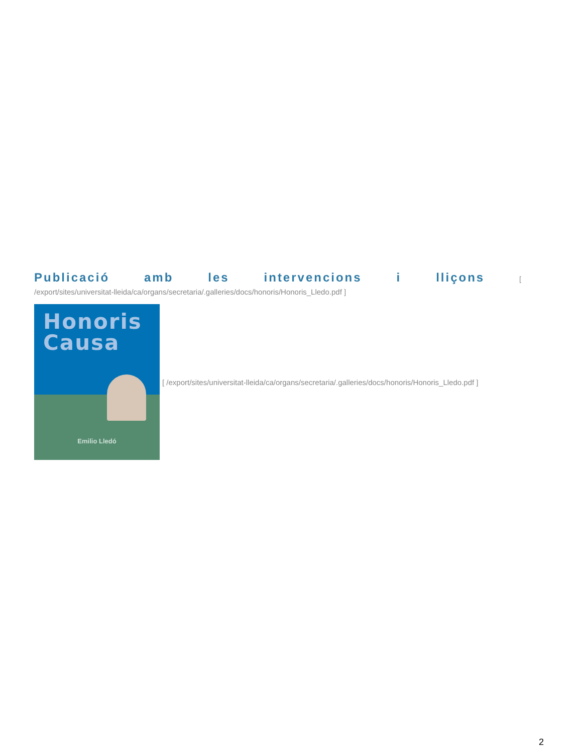Publicació amb les intervencions i lliçons [
/export/sites/universitat-lleida/ca/organs/secretaria/.galleries/docs/honoris/Honoris_Lledo.pdf ]
Honoris
Causa
Emilio Lledó
[ /export/sites/universitat-lleida/ca/organs/secretaria/.galleries/docs/honoris/Honoris_Lledo.pdf ]
2